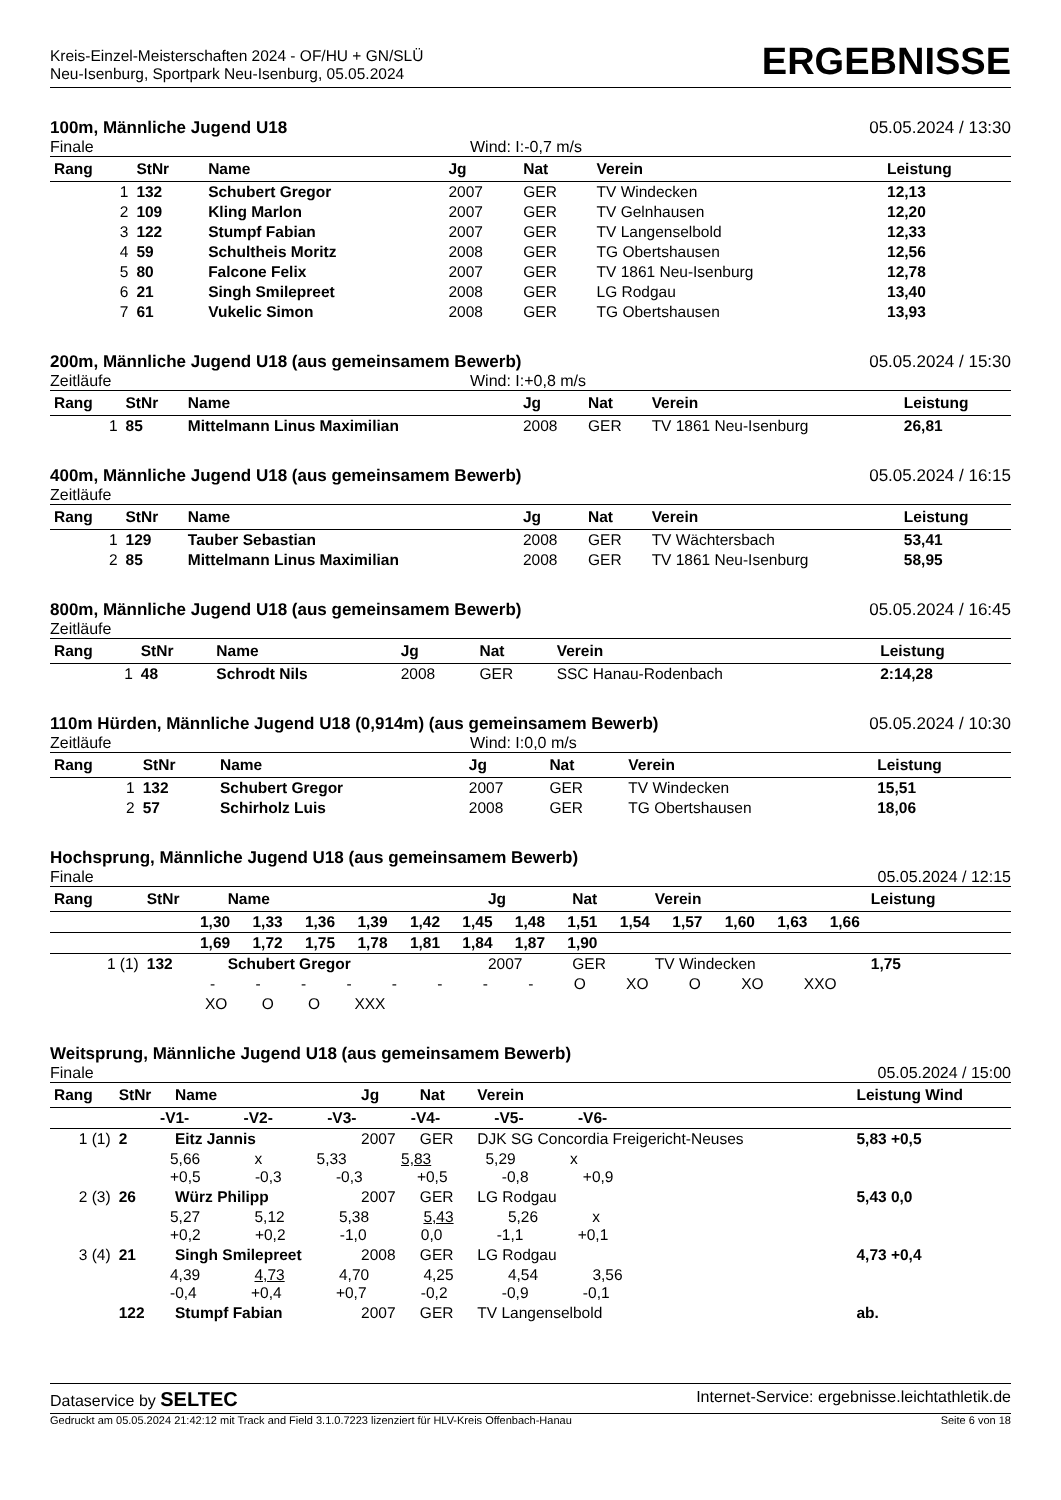Kreis-Einzel-Meisterschaften 2024 - OF/HU + GN/SLÜ
Neu-Isenburg, Sportpark Neu-Isenburg, 05.05.2024
ERGEBNISSE
100m, Männliche Jugend U18 05.05.2024 / 13:30
Finale Wind: I:-0,7 m/s
| Rang | StNr | Name | Jg | Nat | Verein | Leistung |
| --- | --- | --- | --- | --- | --- | --- |
| 1 | 132 | Schubert Gregor | 2007 | GER | TV Windecken | 12,13 |
| 2 | 109 | Kling Marlon | 2007 | GER | TV Gelnhausen | 12,20 |
| 3 | 122 | Stumpf Fabian | 2007 | GER | TV Langenselbold | 12,33 |
| 4 | 59 | Schultheis Moritz | 2008 | GER | TG Obertshausen | 12,56 |
| 5 | 80 | Falcone Felix | 2007 | GER | TV 1861 Neu-Isenburg | 12,78 |
| 6 | 21 | Singh Smilepreet | 2008 | GER | LG Rodgau | 13,40 |
| 7 | 61 | Vukelic Simon | 2008 | GER | TG Obertshausen | 13,93 |
200m, Männliche Jugend U18 (aus gemeinsamem Bewerb) 05.05.2024 / 15:30
Zeitläufe Wind: I:+0,8 m/s
| Rang | StNr | Name | Jg | Nat | Verein | Leistung |
| --- | --- | --- | --- | --- | --- | --- |
| 1 | 85 | Mittelmann Linus Maximilian | 2008 | GER | TV 1861 Neu-Isenburg | 26,81 |
400m, Männliche Jugend U18 (aus gemeinsamem Bewerb) 05.05.2024 / 16:15
Zeitläufe
| Rang | StNr | Name | Jg | Nat | Verein | Leistung |
| --- | --- | --- | --- | --- | --- | --- |
| 1 | 129 | Tauber Sebastian | 2008 | GER | TV Wächtersbach | 53,41 |
| 2 | 85 | Mittelmann Linus Maximilian | 2008 | GER | TV 1861 Neu-Isenburg | 58,95 |
800m, Männliche Jugend U18 (aus gemeinsamem Bewerb) 05.05.2024 / 16:45
Zeitläufe
| Rang | StNr | Name | Jg | Nat | Verein | Leistung |
| --- | --- | --- | --- | --- | --- | --- |
| 1 | 48 | Schrodt Nils | 2008 | GER | SSC Hanau-Rodenbach | 2:14,28 |
110m Hürden, Männliche Jugend U18 (0,914m) (aus gemeinsamem Bewerb) 05.05.2024 / 10:30
Zeitläufe Wind: I:0,0 m/s
| Rang | StNr | Name | Jg | Nat | Verein | Leistung |
| --- | --- | --- | --- | --- | --- | --- |
| 1 | 132 | Schubert Gregor | 2007 | GER | TV Windecken | 15,51 |
| 2 | 57 | Schirholz Luis | 2008 | GER | TG Obertshausen | 18,06 |
Hochsprung, Männliche Jugend U18 (aus gemeinsamem Bewerb)
Finale 05.05.2024 / 12:15
| Rang | StNr | Name | Jg | Nat | Verein | Leistung |
| --- | --- | --- | --- | --- | --- | --- |
| 1,30 1,33 1,36 1,39 1,42 1,45 1,48 1,51 1,54 1,57 1,60 1,63 1,66 | | | | | | |
| 1,69 1,72 1,75 1,78 1,81 1,84 1,87 1,90 | | | | | | |
| 1 (1) | 132 | Schubert Gregor | 2007 | GER | TV Windecken | 1,75 |
| - - - - - - - - O XO O XO XXO | | | | | | |
| XO O O XXX | | | | | | |
Weitsprung, Männliche Jugend U18 (aus gemeinsamem Bewerb)
Finale 05.05.2024 / 15:00
| Rang | StNr | Name | Jg | Nat | Verein | Leistung Wind |
| --- | --- | --- | --- | --- | --- | --- |
| -V1- -V2- -V3- -V4- -V5- -V6- | | | | | | |
| 1 (1) | 2 | Eitz Jannis | 2007 | GER | DJK SG Concordia Freigericht-Neuses | 5,83 +0,5 |
| 5,66 x 5,33 5,83 5,29 x +0,5 -0,3 -0,3 +0,5 -0,8 +0,9 | | | | | | |
| 2 (3) | 26 | Würz Philipp | 2007 | GER | LG Rodgau | 5,43 0,0 |
| 5,27 5,12 5,38 5,43 5,26 x +0,2 +0,2 -1,0 0,0 -1,1 +0,1 | | | | | | |
| 3 (4) | 21 | Singh Smilepreet | 2008 | GER | LG Rodgau | 4,73 +0,4 |
| 4,39 4,73 4,70 4,25 4,54 3,56 -0,4 +0,4 +0,7 -0,2 -0,9 -0,1 | | | | | | |
| | 122 | Stumpf Fabian | 2007 | GER | TV Langenselbold | ab. |
Dataservice by SELTEC Internet-Service: ergebnisse.leichtathletik.de
Gedruckt am 05.05.2024 21:42:12 mit Track and Field 3.1.0.7223 lizenziert für HLV-Kreis Offenbach-Hanau Seite 6 von 18